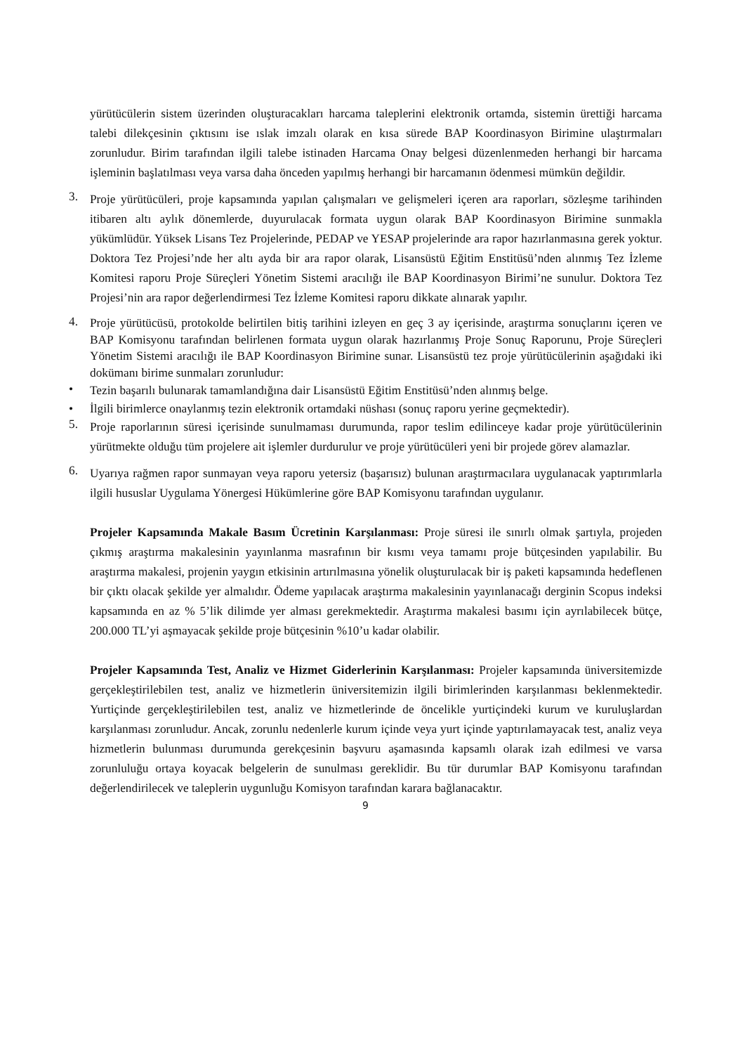yürütücülerin sistem üzerinden oluşturacakları harcama taleplerini elektronik ortamda, sistemin ürettiği harcama talebi dilekçesinin çıktısını ise ıslak imzalı olarak en kısa sürede BAP Koordinasyon Birimine ulaştırmaları zorunludur. Birim tarafından ilgili talebe istinaden Harcama Onay belgesi düzenlenmeden herhangi bir harcama işleminin başlatılması veya varsa daha önceden yapılmış herhangi bir harcamanın ödenmesi mümkün değildir.
3.
Proje yürütücüleri, proje kapsamında yapılan çalışmaları ve gelişmeleri içeren ara raporları, sözleşme tarihinden itibaren altı aylık dönemlerde, duyurulacak formata uygun olarak BAP Koordinasyon Birimine sunmakla yükümlüdür. Yüksek Lisans Tez Projelerinde, PEDAP ve YESAP projelerinde ara rapor hazırlanmasına gerek yoktur. Doktora Tez Projesi’nde her altı ayda bir ara rapor olarak, Lisansüstü Eğitim Enstitüsü’nden alınmış Tez İzleme Komitesi raporu Proje Süreçleri Yönetim Sistemi aracılığı ile BAP Koordinasyon Birimi’ne sunulur. Doktora Tez Projesi’nin ara rapor değerlendirmesi Tez İzleme Komitesi raporu dikkate alınarak yapılır.
4.
Proje yürütücüsü, protokolde belirtilen bitiş tarihini izleyen en geç 3 ay içerisinde, araştırma sonuçlarını içeren ve BAP Komisyonu tarafından belirlenen formata uygun olarak hazırlanmış Proje Sonuç Raporunu, Proje Süreçleri Yönetim Sistemi aracılığı ile BAP Koordinasyon Birimine sunar. Lisansüstü tez proje yürütücülerinin aşağıdaki iki dokümanı birime sunmaları zorunludur:
•
Tezin başarılı bulunarak tamamlandığına dair Lisansüstü Eğitim Enstitüsü’nden alınmış belge.
•
İlgili birimlerce onaylanmış tezin elektronik ortamdaki nüshası (sonuç raporu yerine geçmektedir).
5.
Proje raporlarının süresi içerisinde sunulmaması durumunda, rapor teslim edilinceye kadar proje yürütücülerinin yürütmekte olduğu tüm projelere ait işlemler durdurulur ve proje yürütücüleri yeni bir projede görev alamazlar.
6.
Uyarıya rağmen rapor sunmayan veya raporu yetersiz (başarısız) bulunan araştırmacılara uygulanacak yaptırımlarla ilgili hususlar Uygulama Yönergesi Hükümlerine göre BAP Komisyonu tarafından uygulanır.
Projeler Kapsamında Makale Basım Ücretinin Karşılanması: Proje süresi ile sınırlı olmak şartıyla, projeden çıkmış araştırma makalesinin yayınlanma masrafının bir kısmı veya tamamı proje bütçesinden yapılabilir. Bu araştırma makalesi, projenin yaygın etkisinin artırılmasına yönelik oluşturulacak bir iş paketi kapsamında hedeflenen bir çıktı olacak şekilde yer almalıdır. Ödeme yapılacak araştırma makalesinin yayınlanacağı derginin Scopus indeksi kapsamında en az % 5’lik dilimde yer alması gerekmektedir. Araştırma makalesi basımı için ayrılabilecek bütçe, 200.000 TL’yi aşmayacak şekilde proje bütçesinin %10’u kadar olabilir.
Projeler Kapsamında Test, Analiz ve Hizmet Giderlerinin Karşılanması: Projeler kapsamında üniversitemizde gerçekleştirilebilen test, analiz ve hizmetlerin üniversitemizin ilgili birimlerinden karşılanması beklenmektedir. Yurtiçinde gerçekleştirilebilen test, analiz ve hizmetlerinde de öncelikle yurtiçindeki kurum ve kuruluşlardan karşılanması zorunludur. Ancak, zorunlu nedenlerle kurum içinde veya yurt içinde yaptırılamayacak test, analiz veya hizmetlerin bulunması durumunda gerekçesinin başvuru aşamasında kapsamlı olarak izah edilmesi ve varsa zorunluluğu ortaya koyacak belgelerin de sunulması gereklidir. Bu tür durumlar BAP Komisyonu tarafından değerlendirilecek ve taleplerin uygunluğu Komisyon tarafından karara bağlanacaktır.
9